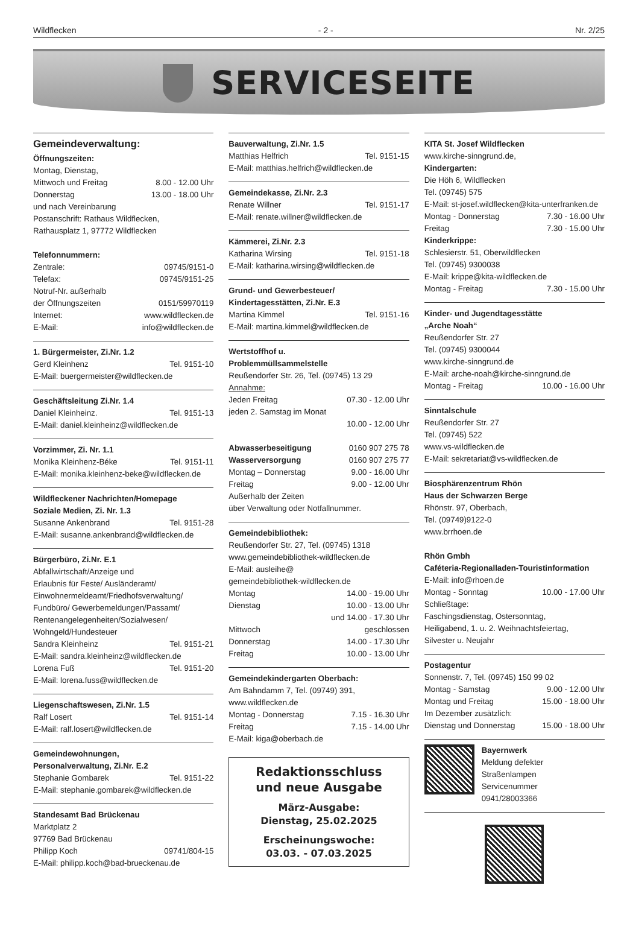Wildflecken - 2 - Nr. 2/25
SERVICESEITE
Gemeindeverwaltung:
Öffnungszeiten:
Montag, Dienstag,
Mittwoch und Freitag 8.00 - 12.00 Uhr
Donnerstag 13.00 - 18.00 Uhr
und nach Vereinbarung
Postanschrift: Rathaus Wildflecken,
Rathausplatz 1, 97772 Wildflecken
Telefonnummern:
Zentrale: 09745/9151-0
Telefax: 09745/9151-25
Notruf-Nr. außerhalb
der Öffnungszeiten 0151/59970119
Internet: www.wildflecken.de
E-Mail: info@wildflecken.de
1. Bürgermeister, Zi.Nr. 1.2
Gerd Kleinhenz Tel. 9151-10
E-Mail: buergermeister@wildflecken.de
Geschäftsleitung Zi.Nr. 1.4
Daniel Kleinheinz. Tel. 9151-13
E-Mail: daniel.kleinheinz@wildflecken.de
Vorzimmer, Zi. Nr. 1.1
Monika Kleinhenz-Béke Tel. 9151-11
E-Mail: monika.kleinhenz-beke@wildflecken.de
Wildfleckener Nachrichten/Homepage
Soziale Medien, Zi. Nr. 1.3
Susanne Ankenbrand Tel. 9151-28
E-Mail: susanne.ankenbrand@wildflecken.de
Bürgerbüro, Zi.Nr. E.1
Abfallwirtschaft/Anzeige und
Erlaubnis für Feste/ Ausländeramt/
Einwohnermeldeamt/Friedhofsverwaltung/
Fundbüro/ Gewerbemeldungen/Passamt/
Rentenangelegenheiten/Sozialwesen/
Wohngeld/Hundesteuer
Sandra Kleinheinz Tel. 9151-21
E-Mail: sandra.kleinheinz@wildflecken.de
Lorena Fuß Tel. 9151-20
E-Mail: lorena.fuss@wildflecken.de
Liegenschaftswesen, Zi.Nr. 1.5
Ralf Losert Tel. 9151-14
E-Mail: ralf.losert@wildflecken.de
Gemeindewohnungen,
Personalverwaltung, Zi.Nr. E.2
Stephanie Gombarek Tel. 9151-22
E-Mail: stephanie.gombarek@wildflecken.de
Standesamt Bad Brückenau
Marktplatz 2
97769 Bad Brückenau
Philipp Koch 09741/804-15
E-Mail: philipp.koch@bad-brueckenau.de
Bauverwaltung, Zi.Nr. 1.5
Matthias Helfrich Tel. 9151-15
E-Mail: matthias.helfrich@wildflecken.de
Gemeindekasse, Zi.Nr. 2.3
Renate Willner Tel. 9151-17
E-Mail: renate.willner@wildflecken.de
Kämmerei, Zi.Nr. 2.3
Katharina Wirsing Tel. 9151-18
E-Mail: katharina.wirsing@wildflecken.de
Grund- und Gewerbesteuer/
Kindertagesstätten, Zi.Nr. E.3
Martina Kimmel Tel. 9151-16
E-Mail: martina.kimmel@wildflecken.de
Wertstoffhof u.
Problemmüllsammelstelle
Reußendorfer Str. 26, Tel. (09745) 13 29
Annahme:
Jeden Freitag 07.30 - 12.00 Uhr
jeden 2. Samstag im Monat
10.00 - 12.00 Uhr
Abwasserbeseitigung 0160 907 275 78
Wasserversorgung 0160 907 275 77
Montag – Donnerstag 9.00 - 16.00 Uhr
Freitag 9.00 - 12.00 Uhr
Außerhalb der Zeiten
über Verwaltung oder Notfallnummer.
Gemeindebibliothek:
Reußendorfer Str. 27, Tel. (09745) 1318
www.gemeindebibliothek-wildflecken.de
E-Mail: ausleihe@
gemeindebibliothek-wildflecken.de
Montag 14.00 - 19.00 Uhr
Dienstag 10.00 - 13.00 Uhr
und 14.00 - 17.30 Uhr
Mittwoch geschlossen
Donnerstag 14.00 - 17.30 Uhr
Freitag 10.00 - 13.00 Uhr
Gemeindekindergarten Oberbach:
Am Bahndamm 7, Tel. (09749) 391,
www.wildflecken.de
Montag - Donnerstag 7.15 - 16.30 Uhr
Freitag 7.15 - 14.00 Uhr
E-Mail: kiga@oberbach.de
Redaktionsschluss
und neue Ausgabe
März-Ausgabe:
Dienstag, 25.02.2025
Erscheinungswoche:
03.03. - 07.03.2025
KITA St. Josef Wildflecken
www.kirche-sinngrund.de,
Kindergarten:
Die Höh 6, Wildflecken
Tel. (09745) 575
E-Mail: st-josef.wildflecken@kita-unterfranken.de
Montag - Donnerstag 7.30 - 16.00 Uhr
Freitag 7.30 - 15.00 Uhr
Kinderkrippe:
Schlesierstr. 51, Oberwildflecken
Tel. (09745) 9300038
E-Mail: krippe@kita-wildflecken.de
Montag - Freitag 7.30 - 15.00 Uhr
Kinder- und Jugendtagesstätte
„Arche Noah“
Reußendorfer Str. 27
Tel. (09745) 9300044
www.kirche-sinngrund.de
E-Mail: arche-noah@kirche-sinngrund.de
Montag - Freitag 10.00 - 16.00 Uhr
Sinntalschule
Reußendorfer Str. 27
Tel. (09745) 522
www.vs-wildflecken.de
E-Mail: sekretariat@vs-wildflecken.de
Biosphärenzentrum Rhön
Haus der Schwarzen Berge
Rhönstr. 97, Oberbach,
Tel. (09749)9122-0
www.brrhoen.de
Rhön Gmbh
Caféteria-Regionalladen-Touristinformation
E-Mail: info@rhoen.de
Montag - Sonntag 10.00 - 17.00 Uhr
Schließtage:
Faschingsdienstag, Ostersonntag,
Heiligabend, 1. u. 2. Weihnachtsfeiertag,
Silvester u. Neujahr
Postagentur
Sonnenstr. 7, Tel. (09745) 150 99 02
Montag - Samstag 9.00 - 12.00 Uhr
Montag und Freitag 15.00 - 18.00 Uhr
Im Dezember zusätzlich:
Dienstag und Donnerstag 15.00 - 18.00 Uhr
Bayernwerk
Meldung defekter
Straßenlampen
Servicenummer
0941/28003366